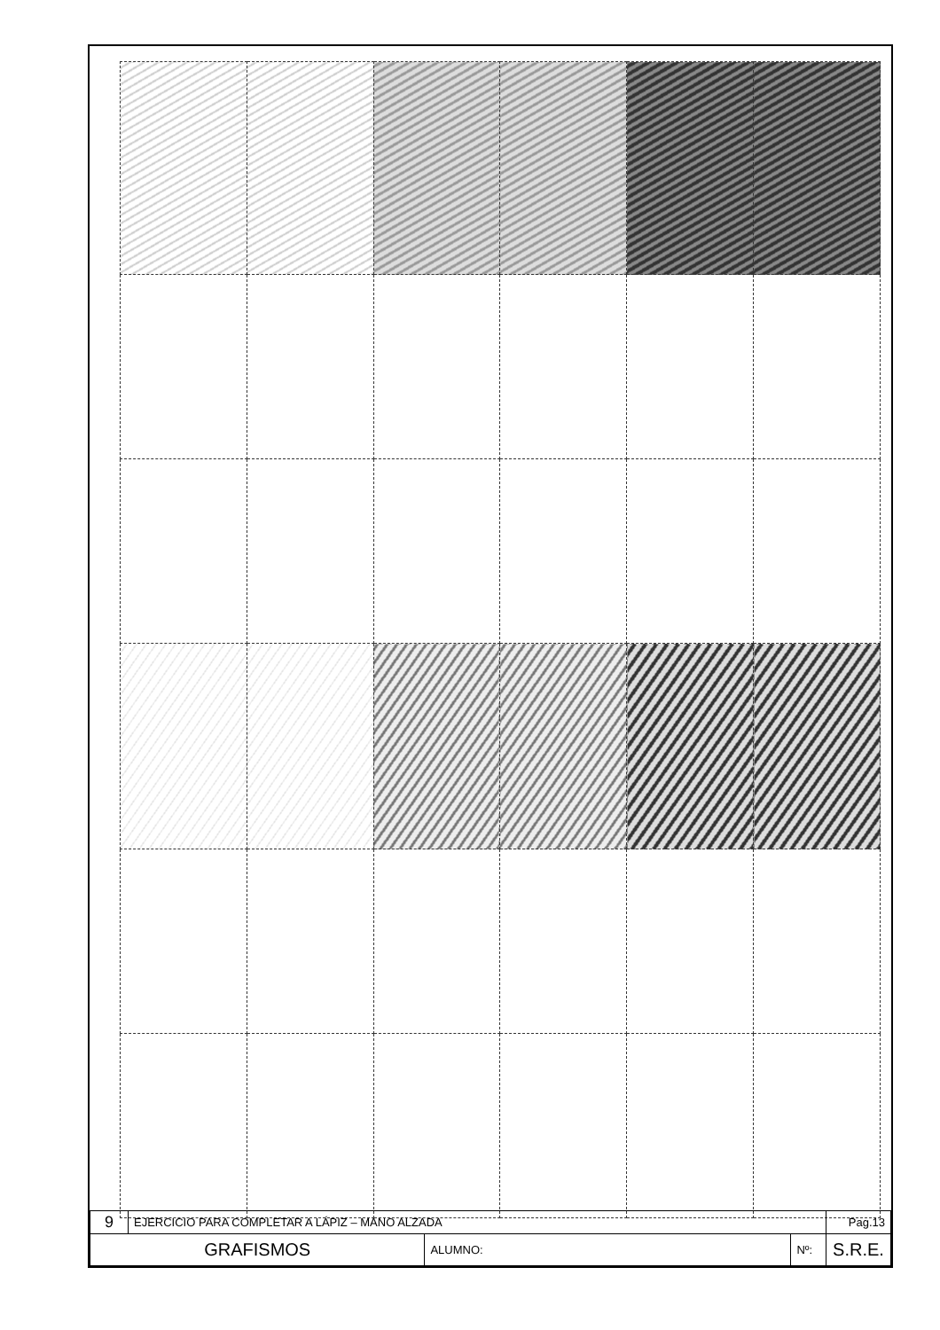| 9 | EJERCICIO PARA COMPLETAR A LÁPIZ – MANO ALZADA | | | Pag.13 |
| GRAFISMOS | | ALUMNO: | Nº: | S.R.E. |